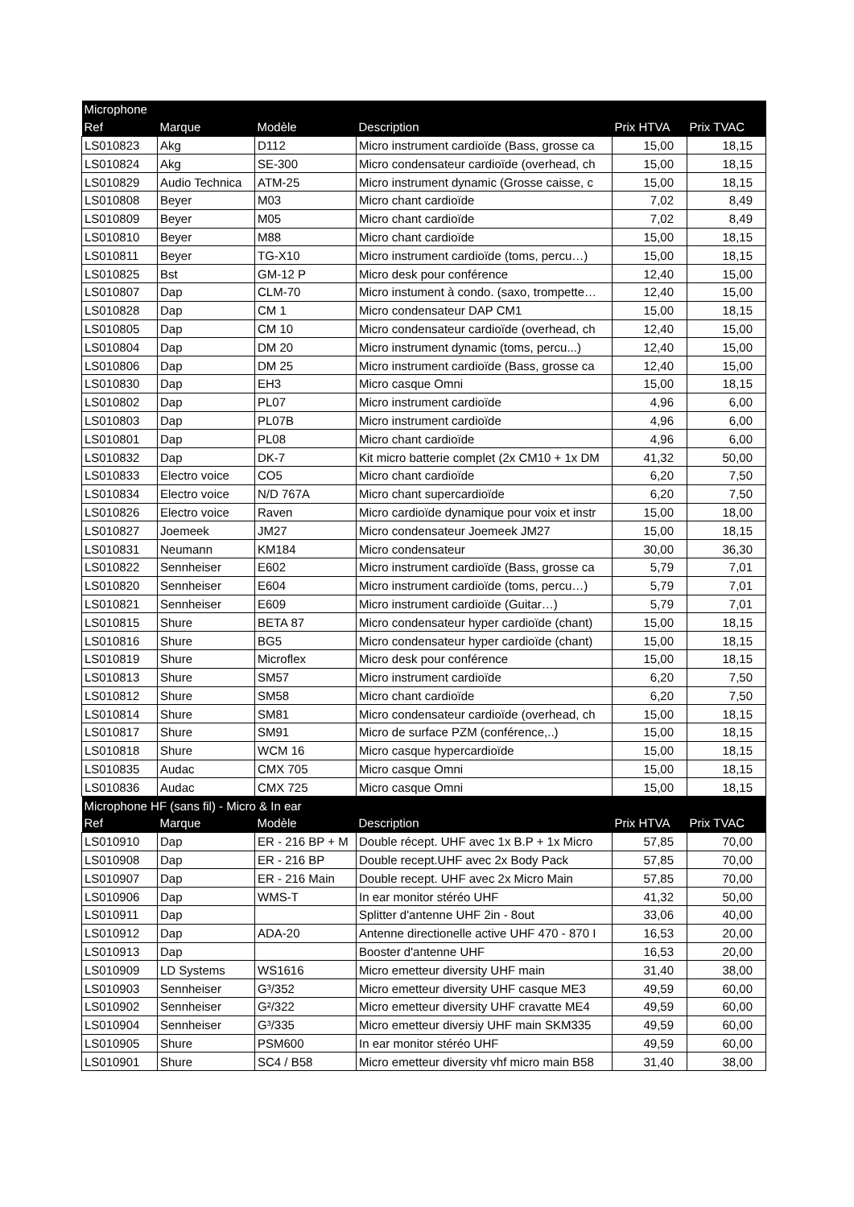| Microphone | | | | | |
| --- | --- | --- | --- | --- | --- |
| Ref | Marque | Modèle | Description | Prix HTVA | Prix TVAC |
| LS010823 | Akg | D112 | Micro instrument cardioïde (Bass, grosse ca | 15,00 | 18,15 |
| LS010824 | Akg | SE-300 | Micro condensateur cardioïde (overhead, ch | 15,00 | 18,15 |
| LS010829 | Audio Technica | ATM-25 | Micro instrument dynamic (Grosse caisse, c | 15,00 | 18,15 |
| LS010808 | Beyer | M03 | Micro chant cardioïde | 7,02 | 8,49 |
| LS010809 | Beyer | M05 | Micro chant cardioïde | 7,02 | 8,49 |
| LS010810 | Beyer | M88 | Micro chant cardioïde | 15,00 | 18,15 |
| LS010811 | Beyer | TG-X10 | Micro instrument cardioïde (toms, percu…) | 15,00 | 18,15 |
| LS010825 | Bst | GM-12 P | Micro desk pour conférence | 12,40 | 15,00 |
| LS010807 | Dap | CLM-70 | Micro instument à condo. (saxo, trompette… | 12,40 | 15,00 |
| LS010828 | Dap | CM 1 | Micro condensateur DAP CM1 | 15,00 | 18,15 |
| LS010805 | Dap | CM 10 | Micro condensateur cardioïde (overhead, ch | 12,40 | 15,00 |
| LS010804 | Dap | DM 20 | Micro instrument dynamic (toms, percu...) | 12,40 | 15,00 |
| LS010806 | Dap | DM 25 | Micro instrument cardioïde (Bass, grosse ca | 12,40 | 15,00 |
| LS010830 | Dap | EH3 | Micro casque Omni | 15,00 | 18,15 |
| LS010802 | Dap | PL07 | Micro instrument cardioïde | 4,96 | 6,00 |
| LS010803 | Dap | PL07B | Micro instrument cardioïde | 4,96 | 6,00 |
| LS010801 | Dap | PL08 | Micro chant cardioïde | 4,96 | 6,00 |
| LS010832 | Dap | DK-7 | Kit micro batterie complet (2x CM10 + 1x DM | 41,32 | 50,00 |
| LS010833 | Electro voice | CO5 | Micro chant cardioïde | 6,20 | 7,50 |
| LS010834 | Electro voice | N/D 767A | Micro chant supercardioïde | 6,20 | 7,50 |
| LS010826 | Electro voice | Raven | Micro cardioïde dynamique pour voix et instr | 15,00 | 18,00 |
| LS010827 | Joemeek | JM27 | Micro condensateur Joemeek JM27 | 15,00 | 18,15 |
| LS010831 | Neumann | KM184 | Micro condensateur | 30,00 | 36,30 |
| LS010822 | Sennheiser | E602 | Micro instrument cardioïde (Bass, grosse ca | 5,79 | 7,01 |
| LS010820 | Sennheiser | E604 | Micro instrument cardioïde (toms, percu…) | 5,79 | 7,01 |
| LS010821 | Sennheiser | E609 | Micro instrument cardioïde (Guitar…) | 5,79 | 7,01 |
| LS010815 | Shure | BETA 87 | Micro condensateur hyper cardioïde (chant) | 15,00 | 18,15 |
| LS010816 | Shure | BG5 | Micro condensateur hyper cardioïde (chant) | 15,00 | 18,15 |
| LS010819 | Shure | Microflex | Micro desk pour conférence | 15,00 | 18,15 |
| LS010813 | Shure | SM57 | Micro instrument cardioïde | 6,20 | 7,50 |
| LS010812 | Shure | SM58 | Micro chant cardioïde | 6,20 | 7,50 |
| LS010814 | Shure | SM81 | Micro condensateur cardioïde (overhead, ch | 15,00 | 18,15 |
| LS010817 | Shure | SM91 | Micro de surface PZM (conférence,..) | 15,00 | 18,15 |
| LS010818 | Shure | WCM 16 | Micro casque hypercardioïde | 15,00 | 18,15 |
| LS010835 | Audac | CMX 705 | Micro casque Omni | 15,00 | 18,15 |
| LS010836 | Audac | CMX 725 | Micro casque Omni | 15,00 | 18,15 |
| Microphone HF (sans fil) - Micro & In ear | | | | | |
| Ref | Marque | Modèle | Description | Prix HTVA | Prix TVAC |
| LS010910 | Dap | ER - 216 BP + M | Double récept. UHF avec 1x B.P + 1x Micro | 57,85 | 70,00 |
| LS010908 | Dap | ER - 216 BP | Double recept.UHF avec 2x Body Pack | 57,85 | 70,00 |
| LS010907 | Dap | ER - 216 Main | Double recept. UHF avec 2x Micro Main | 57,85 | 70,00 |
| LS010906 | Dap | WMS-T | In ear monitor stéréo UHF | 41,32 | 50,00 |
| LS010911 | Dap | | Splitter d'antenne UHF 2in - 8out | 33,06 | 40,00 |
| LS010912 | Dap | ADA-20 | Antenne directionelle active UHF 470 - 870 I | 16,53 | 20,00 |
| LS010913 | Dap | | Booster d'antenne UHF | 16,53 | 20,00 |
| LS010909 | LD Systems | WS1616 | Micro emetteur diversity UHF main | 31,40 | 38,00 |
| LS010903 | Sennheiser | G³/352 | Micro emetteur diversity UHF casque ME3 | 49,59 | 60,00 |
| LS010902 | Sennheiser | G²/322 | Micro emetteur diversity UHF cravatte ME4 | 49,59 | 60,00 |
| LS010904 | Sennheiser | G³/335 | Micro emetteur diversiy UHF main SKM335 | 49,59 | 60,00 |
| LS010905 | Shure | PSM600 | In ear monitor stéréo UHF | 49,59 | 60,00 |
| LS010901 | Shure | SC4 / B58 | Micro emetteur diversity vhf micro main B58 | 31,40 | 38,00 |